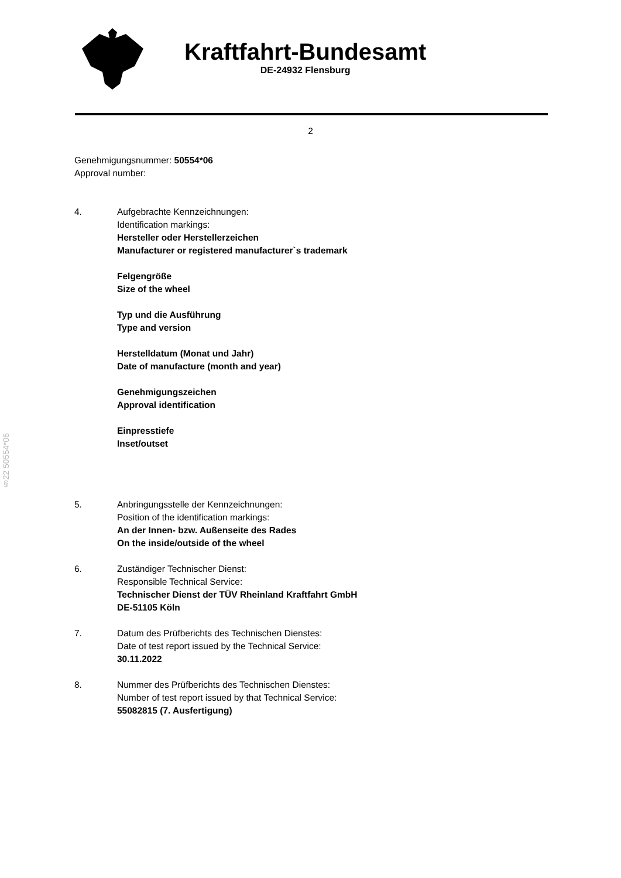Kraftfahrt-Bundesamt
DE-24932 Flensburg
2
Genehmigungsnummer: 50554*06
Approval number:
4. Aufgebrachte Kennzeichnungen:
Identification markings:
Hersteller oder Herstellerzeichen
Manufacturer or registered manufacturer`s trademark
Felgengröße
Size of the wheel
Typ und die Ausführung
Type and version
Herstelldatum (Monat und Jahr)
Date of manufacture (month and year)
Genehmigungszeichen
Approval identification
Einpresstiefe
Inset/outset
5. Anbringungsstelle der Kennzeichnungen:
Position of the identification markings:
An der Innen- bzw. Außenseite des Rades
On the inside/outside of the wheel
6. Zuständiger Technischer Dienst:
Responsible Technical Service:
Technischer Dienst der TÜV Rheinland Kraftfahrt GmbH
DE-51105 Köln
7. Datum des Prüfberichts des Technischen Dienstes:
Date of test report issued by the Technical Service:
30.11.2022
8. Nummer des Prüfberichts des Technischen Dienstes:
Number of test report issued by that Technical Service:
55082815 (7. Ausfertigung)
§22 50554*06